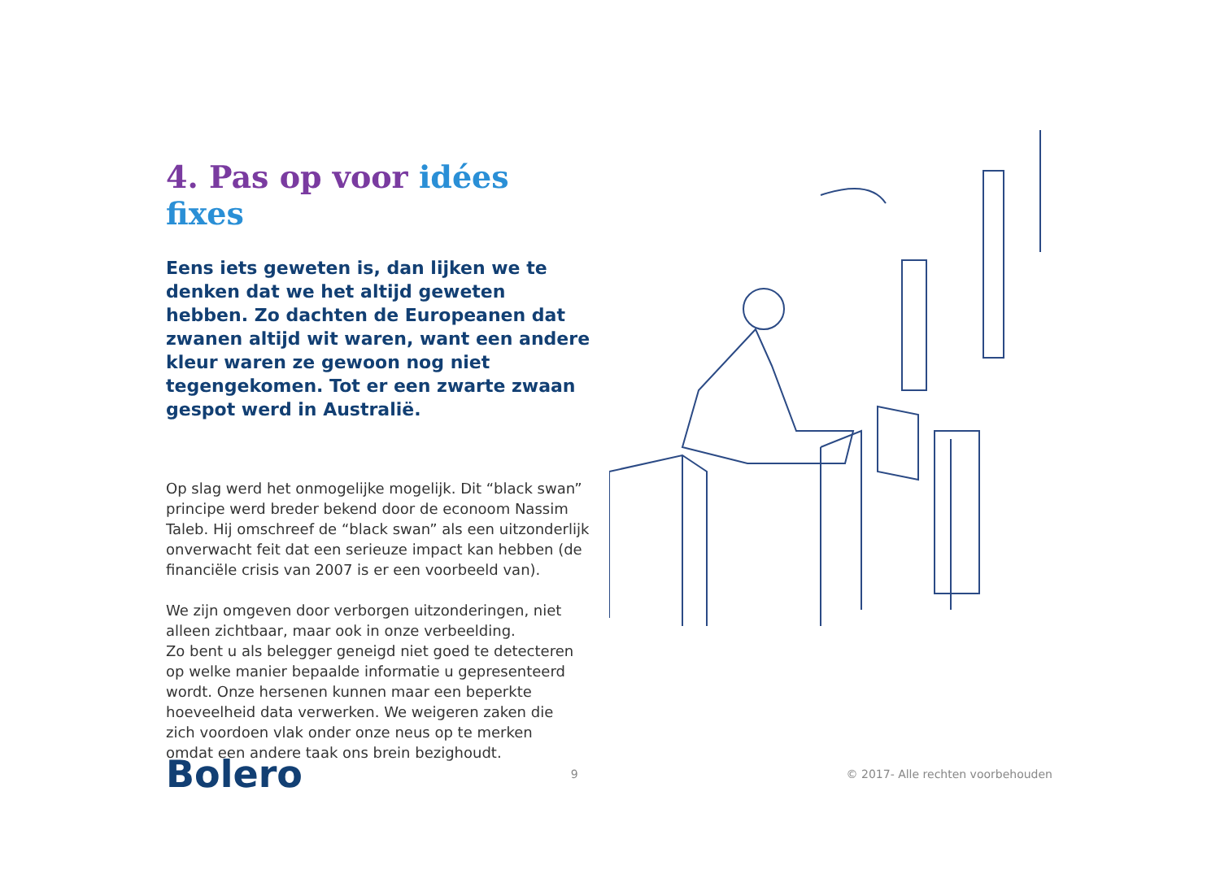4. Pas op voor idées fixes
Eens iets geweten is, dan lijken we te denken dat we het altijd geweten hebben. Zo dachten de Europeanen dat zwanen altijd wit waren, want een andere kleur waren ze gewoon nog niet tegengekomen. Tot er een zwarte zwaan gespot werd in Australië.
Op slag werd het onmogelijke mogelijk. Dit “black swan” principe werd breder bekend door de econoom Nassim Taleb. Hij omschreef de “black swan” als een uitzonderlijk onverwacht feit dat een serieuze impact kan hebben (de financiële crisis van 2007 is er een voorbeeld van).
We zijn omgeven door verborgen uitzonderingen, niet alleen zichtbaar, maar ook in onze verbeelding.
Zo bent u als belegger geneigd niet goed te detecteren op welke manier bepaalde informatie u gepresenteerd wordt. Onze hersenen kunnen maar een beperkte hoeveelheid data verwerken. We weigeren zaken die
zich voordoen vlak onder onze neus op te merken
omdat een andere taak ons brein bezighoudt.
Bolero
9
© 2017- Alle rechten voorbehouden